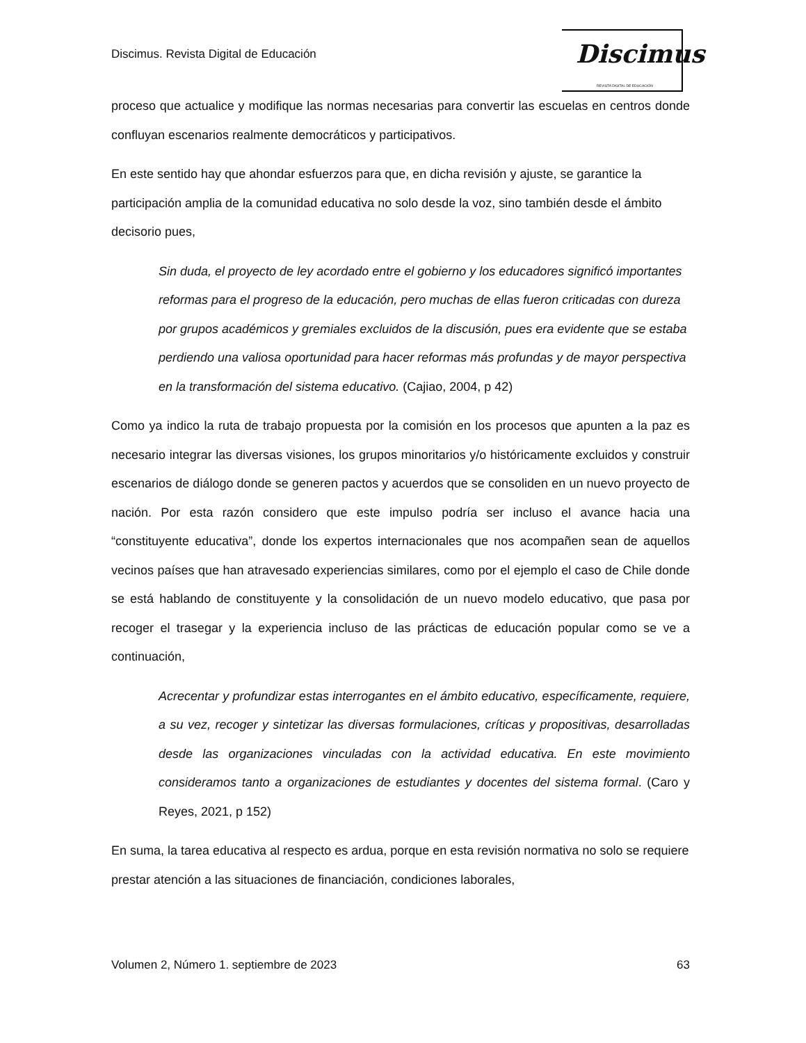Discimus. Revista Digital de Educación
Discimus
REVISTA DIGITAL DE EDUCACIÓN
proceso que actualice y modifique las normas necesarias para convertir las escuelas en centros donde confluyan escenarios realmente democráticos y participativos.
En este sentido hay que ahondar esfuerzos para que, en dicha revisión y ajuste, se garantice la participación amplia de la comunidad educativa no solo desde la voz, sino también desde el ámbito decisorio pues,
Sin duda, el proyecto de ley acordado entre el gobierno y los educadores significó importantes reformas para el progreso de la educación, pero muchas de ellas fueron criticadas con dureza por grupos académicos y gremiales excluidos de la discusión, pues era evidente que se estaba perdiendo una valiosa oportunidad para hacer reformas más profundas y de mayor perspectiva en la transformación del sistema educativo. (Cajiao, 2004, p 42)
Como ya indico la ruta de trabajo propuesta por la comisión en los procesos que apunten a la paz es necesario integrar las diversas visiones, los grupos minoritarios y/o históricamente excluidos y construir escenarios de diálogo donde se generen pactos y acuerdos que se consoliden en un nuevo proyecto de nación. Por esta razón considero que este impulso podría ser incluso el avance hacia una “constituyente educativa”, donde los expertos internacionales que nos acompañen sean de aquellos vecinos países que han atravesado experiencias similares, como por el ejemplo el caso de Chile donde se está hablando de constituyente y la consolidación de un nuevo modelo educativo, que pasa por recoger el trasegar y la experiencia incluso de las prácticas de educación popular como se ve a continuación,
Acrecentar y profundizar estas interrogantes en el ámbito educativo, específicamente, requiere, a su vez, recoger y sintetizar las diversas formulaciones, críticas y propositivas, desarrolladas desde las organizaciones vinculadas con la actividad educativa. En este movimiento consideramos tanto a organizaciones de estudiantes y docentes del sistema formal. (Caro y Reyes, 2021, p 152)
En suma, la tarea educativa al respecto es ardua, porque en esta revisión normativa no solo se requiere prestar atención a las situaciones de financiación, condiciones laborales,
Volumen 2, Número 1. septiembre de 2023 63